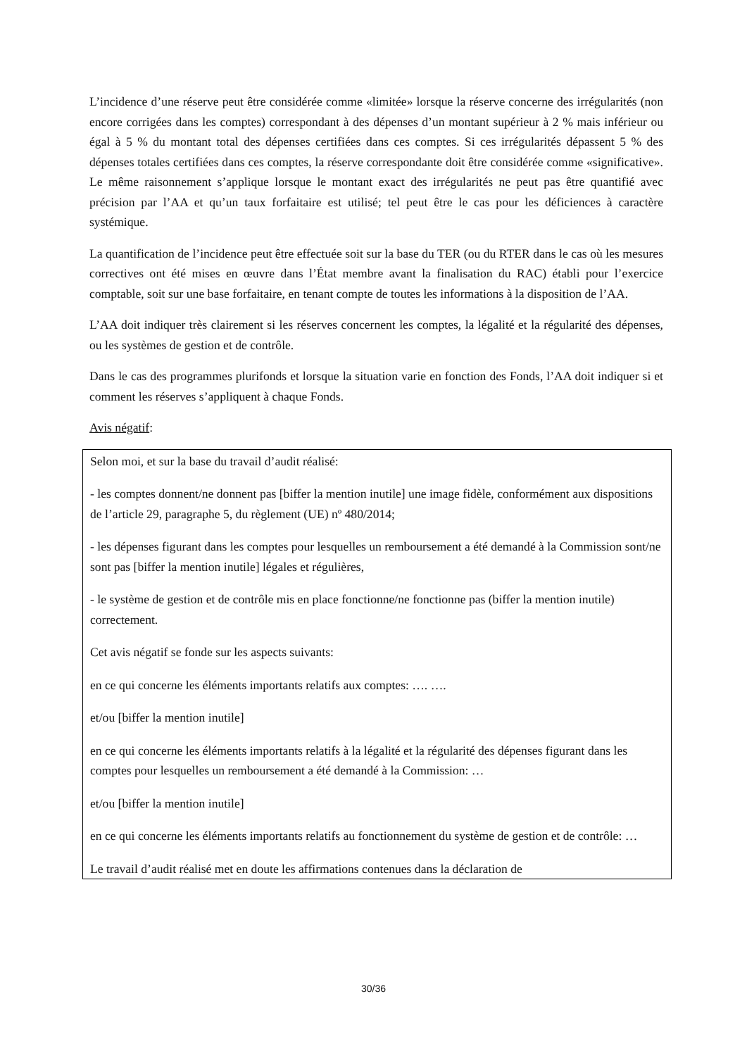L’incidence d’une réserve peut être considérée comme «limitée» lorsque la réserve concerne des irrégularités (non encore corrigées dans les comptes) correspondant à des dépenses d’un montant supérieur à 2 % mais inférieur ou égal à 5 % du montant total des dépenses certifiées dans ces comptes. Si ces irrégularités dépassent 5 % des dépenses totales certifiées dans ces comptes, la réserve correspondante doit être considérée comme «significative». Le même raisonnement s’applique lorsque le montant exact des irrégularités ne peut pas être quantifié avec précision par l’AA et qu’un taux forfaitaire est utilisé; tel peut être le cas pour les déficiences à caractère systémique.
La quantification de l’incidence peut être effectuée soit sur la base du TER (ou du RTER dans le cas où les mesures correctives ont été mises en œuvre dans l’État membre avant la finalisation du RAC) établi pour l’exercice comptable, soit sur une base forfaitaire, en tenant compte de toutes les informations à la disposition de l’AA.
L’AA doit indiquer très clairement si les réserves concernent les comptes, la légalité et la régularité des dépenses, ou les systèmes de gestion et de contrôle.
Dans le cas des programmes plurifonds et lorsque la situation varie en fonction des Fonds, l’AA doit indiquer si et comment les réserves s’appliquent à chaque Fonds.
Avis négatif:
Selon moi, et sur la base du travail d’audit réalisé:
- les comptes donnent/ne donnent pas [biffer la mention inutile] une image fidèle, conformément aux dispositions de l’article 29, paragraphe 5, du règlement (UE) nº 480/2014;
- les dépenses figurant dans les comptes pour lesquelles un remboursement a été demandé à la Commission sont/ne sont pas [biffer la mention inutile] légales et régulières,
- le système de gestion et de contrôle mis en place fonctionne/ne fonctionne pas (biffer la mention inutile) correctement.
Cet avis négatif se fonde sur les aspects suivants:
en ce qui concerne les éléments importants relatifs aux comptes: …. ….
et/ou [biffer la mention inutile]
en ce qui concerne les éléments importants relatifs à la légalité et la régularité des dépenses figurant dans les comptes pour lesquelles un remboursement a été demandé à la Commission: …
et/ou [biffer la mention inutile]
en ce qui concerne les éléments importants relatifs au fonctionnement du système de gestion et de contrôle: …
Le travail d’audit réalisé met en doute les affirmations contenues dans la déclaration de
30/36